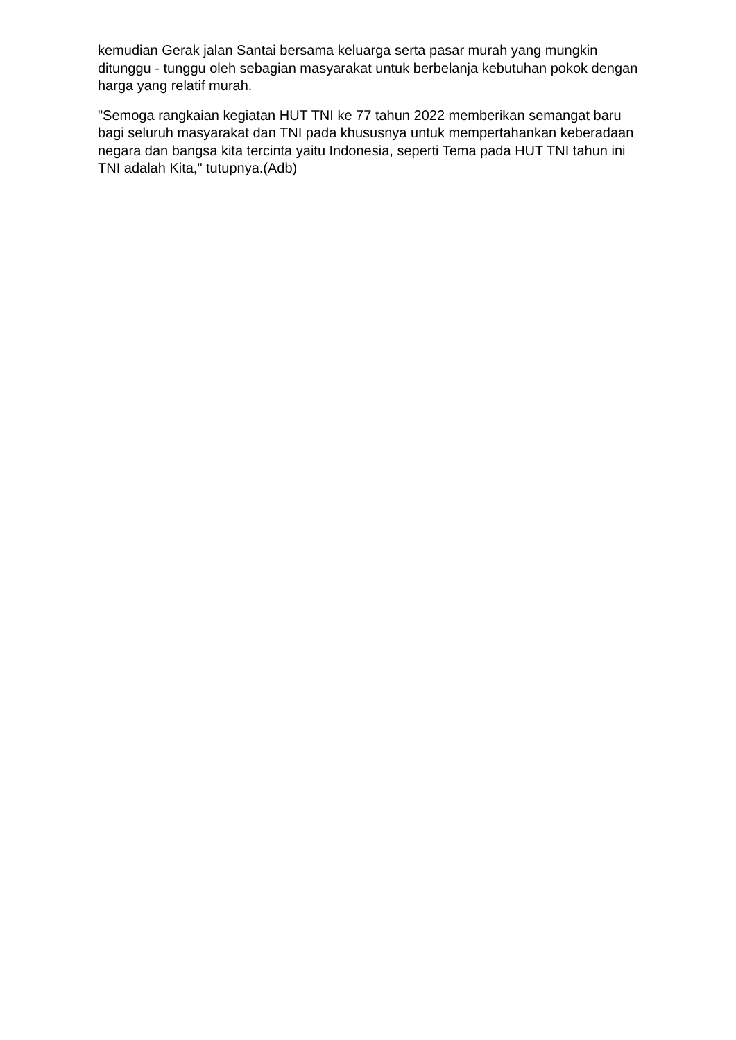kemudian Gerak jalan Santai bersama keluarga serta pasar murah yang mungkin ditunggu - tunggu oleh sebagian masyarakat untuk berbelanja kebutuhan pokok dengan harga yang relatif murah.
"Semoga rangkaian kegiatan HUT TNI ke 77 tahun 2022 memberikan semangat baru bagi seluruh masyarakat dan TNI pada khususnya untuk mempertahankan keberadaan negara dan bangsa kita tercinta yaitu Indonesia, seperti Tema pada HUT TNI tahun ini TNI adalah Kita," tutupnya.(Adb)